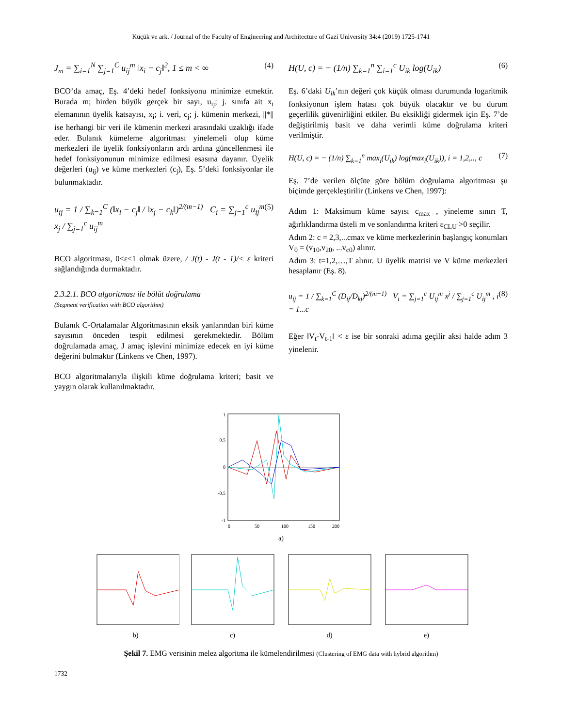Küçük ve ark. / Journal of the Faculty of Engineering and Architecture of Gazi University 34:4 (2019) 1725-1741
J<sub>m</sub> = ∑<sub>i=1</sub><sup>N</sup> ∑<sub>j=1</sub><sup>C</sup> u<sub>ij</sub><sup>m</sup> ‖x<sub>i</sub> − c<sub>j</sub>‖<sup>2</sup>, 1 ≤ m < ∞ (4)
BCO’da amaç, Eş. 4’deki hedef fonksiyonu minimize etmektir. Burada m; birden büyük gerçek bir sayı, u<sub>ij</sub>; j. sınıfa ait x<sub>i</sub> elemanının üyelik katsayısı, x<sub>i</sub>; i. veri, c<sub>j</sub>; j. kümenin merkezi, ||*|| ise herhangi bir veri ile kümenin merkezi arasındaki uzaklığı ifade eder. Bulanık kümeleme algoritması yinelemeli olup küme merkezleri ile üyelik fonksiyonların ardı ardına güncellenmesi ile hedef fonksiyonunun minimize edilmesi esasına dayanır. Üyelik değerleri (u<sub>ij</sub>) ve küme merkezleri (c<sub>j</sub>), Eş. 5’deki fonksiyonlar ile bulunmaktadır.
u<sub>ij</sub> = 1 / ∑<sub>k=1</sub><sup>C</sup> (‖x<sub>i</sub> − c<sub>j</sub>‖ / ‖x<sub>j</sub> − c<sub>k</sub>‖)<sup>2/(m−1)</sup> C<sub>i</sub> = ∑<sub>j=1</sub><sup>c</sup> u<sub>ij</sub><sup>m</sup> x<sub>j</sub> / ∑<sub>j=1</sub><sup>c</sup> u<sub>ij</sub><sup>m</sup> (5)
BCO algoritması, 0<ε<1 olmak üzere, / J(t) - J(t - 1)/< ε kriteri sağlandığında durmaktadır.
2.3.2.1. BCO algoritması ile bölüt doğrulama
(Segment verification with BCO algorithm)
Bulanık C-Ortalamalar Algoritmasının eksik yanlarından biri küme sayısının önceden tespit edilmesi gerekmektedir. Bölüm doğrulamada amaç, J amaç işlevini minimize edecek en iyi küme değerini bulmaktır (Linkens ve Chen, 1997).
BCO algoritmalarıyla ilişkili küme doğrulama kriteri; basit ve yaygın olarak kullanılmaktadır.
H(U, c) = − (1/n) ∑<sub>k=1</sub><sup>n</sup> ∑<sub>i=1</sub><sup>c</sup> U<sub>ik</sub> log(U<sub>ik</sub>) (6)
Eş. 6’daki U<sub>ik</sub>’nın değeri çok küçük olması durumunda logaritmik fonksiyonun işlem hatası çok büyük olacaktır ve bu durum geçerlilik güvenirliğini etkiler. Bu eksikliği gidermek için Eş. 7’de değiştirilmiş basit ve daha verimli küme doğrulama kriteri verilmiştir.
H(U, c) = − (1/n) ∑<sub>k=1</sub><sup>n</sup> max<sub>i</sub>(U<sub>ik</sub>) log(max<sub>i</sub>(U<sub>ik</sub>)), i = 1,2,.., c (7)
Eş. 7’de verilen ölçüte göre bölüm doğrulama algoritması şu biçimde gerçekleştirilir (Linkens ve Chen, 1997):
Adım 1: Maksimum küme sayısı c<sub>max</sub> , yineleme sınırı T, ağırlıklandırma üsteli m ve sonlandırma kriteri ε<sub>CLU</sub> >0 seçilir.
Adım 2: c = 2,3,...cmax ve küme merkezlerinin başlangıç konumları V<sub>0</sub> = (v<sub>10</sub>,v<sub>20</sub>, ...v<sub>c0</sub>) alınır.
Adım 3: t=1,2,…,T alınır. U üyelik matrisi ve V küme merkezleri hesaplanır (Eş. 8).
u<sub>ij</sub> = 1 / ∑<sub>k=1</sub><sup>C</sup> (D<sub>ij</sub>/D<sub>kj</sub>)<sup>2/(m−1)</sup> V<sub>i</sub> = ∑<sub>j=1</sub><sup>c</sup> U<sub>ij</sub><sup>m</sup> x<sup>j</sup> / ∑<sub>j=1</sub><sup>c</sup> U<sub>ij</sub><sup>m</sup> , i = 1...c (8)
Eğer ‖V<sub>t</sub>-V<sub>t-1</sub>‖ < ε ise bir sonraki adıma geçilir aksi halde adım 3 yinelenir.
1
0.5
0
-0.5
-1
0
50
100
150
200
a)
b) c) d) e)
Şekil 7. EMG verisinin melez algoritma ile kümelendirilmesi (Clustering of EMG data with hybrid algorithm)
1732